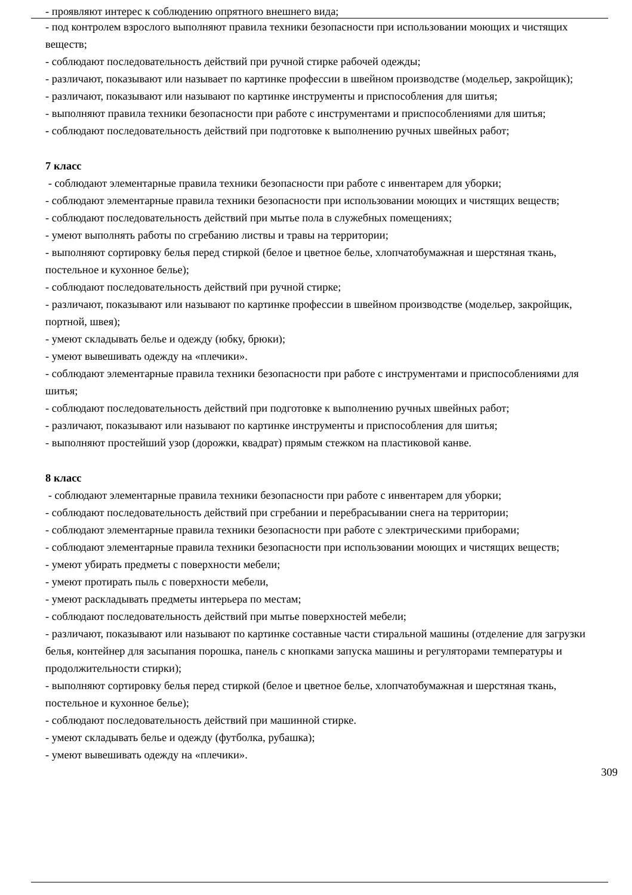- проявляют интерес к соблюдению опрятного внешнего вида;
- под контролем взрослого выполняют правила техники безопасности при использовании моющих и чистящих веществ;
- соблюдают последовательность действий при ручной стирке рабочей одежды;
- различают, показывают или называет по картинке профессии в швейном производстве (модельер, закройщик);
- различают, показывают или называют по картинке инструменты и приспособления для шитья;
- выполняют правила техники безопасности при работе с инструментами и приспособлениями для шитья;
- соблюдают последовательность действий при подготовке к выполнению ручных швейных работ;
7 класс
- соблюдают элементарные правила техники безопасности при работе с инвентарем для уборки;
- соблюдают элементарные правила техники безопасности при использовании моющих и чистящих веществ;
- соблюдают последовательность действий при мытье пола в служебных помещениях;
- умеют выполнять работы по сгребанию листвы и травы на территории;
- выполняют сортировку белья перед стиркой (белое и цветное белье, хлопчатобумажная и шерстяная ткань, постельное и кухонное белье);
- соблюдают последовательность действий при ручной стирке;
- различают, показывают или называют по картинке профессии в швейном производстве (модельер, закройщик, портной, швея);
- умеют складывать белье и одежду (юбку, брюки);
- умеют вывешивать одежду на «плечики».
- соблюдают элементарные правила техники безопасности при работе с инструментами и приспособлениями для шитья;
- соблюдают последовательность действий при подготовке к выполнению ручных швейных работ;
- различают, показывают или называют по картинке инструменты и приспособления для шитья;
- выполняют простейший узор (дорожки, квадрат) прямым стежком на пластиковой канве.
8 класс
- соблюдают элементарные правила техники безопасности при работе с инвентарем для уборки;
- соблюдают последовательность действий при сгребании и перебрасывании снега на территории;
- соблюдают элементарные правила техники безопасности при работе с электрическими приборами;
- соблюдают элементарные правила техники безопасности при использовании моющих и чистящих веществ;
- умеют убирать предметы с поверхности мебели;
- умеют протирать пыль с поверхности мебели,
- умеют раскладывать предметы интерьера по местам;
- соблюдают последовательность действий при мытье поверхностей мебели;
- различают, показывают или называют по картинке составные части стиральной машины (отделение для загрузки белья, контейнер для засыпания порошка, панель с кнопками запуска машины и регуляторами температуры и продолжительности стирки);
- выполняют сортировку белья перед стиркой (белое и цветное белье, хлопчатобумажная и шерстяная ткань, постельное и кухонное белье);
- соблюдают последовательность действий при машинной стирке.
- умеют складывать белье и одежду (футболка, рубашка);
- умеют вывешивать одежду на «плечики».
309